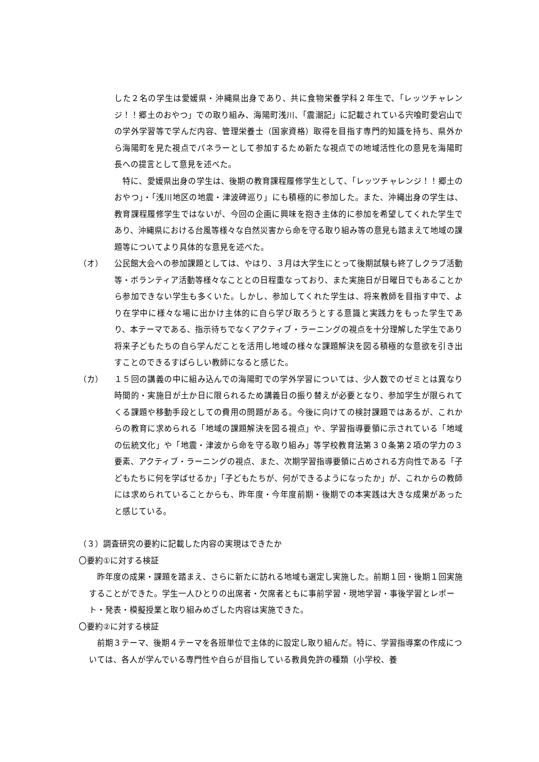した２名の学生は愛媛県・沖縄県出身であり、共に食物栄養学科２年生で、「レッツチャレンジ！！郷土のおやつ」での取り組み、海陽町浅川、「震潮記」に記載されている宍喰町愛宕山での学外学習等で学んだ内容、管理栄養士（国家資格）取得を目指す専門的知識を持ち、県外から海陽町を見た視点でパネラーとして参加するため新たな視点での地域活性化の意見を海陽町長への提言として意見を述べた。
　特に、愛媛県出身の学生は、後期の教育課程履修学生として、「レッツチャレンジ！！郷土のおやつ」・「浅川地区の地震・津波碑巡り」にも積極的に参加した。また、沖縄出身の学生は、教育課程履修学生ではないが、今回の企画に興味を抱き主体的に参加を希望してくれた学生であり、沖縄県における台風等様々な自然災害から命を守る取り組み等の意見も踏まえて地域の課題等についてより具体的な意見を述べた。
（オ） 公民館大会への参加課題としては、やはり、３月は大学生にとって後期試験も終了しクラブ活動等・ボランティア活動等様々なこととの日程重なっており、また実施日が日曜日でもあることから参加できない学生も多くいた。しかし、参加してくれた学生は、将来教師を目指す中で、より在学中に様々な場に出かけ主体的に自ら学び取ろうとする意識と実践力をもった学生であり、本テーマである、指示待ちでなくアクティブ・ラーニングの視点を十分理解した学生であり将来子どもたちの自ら学んだことを活用し地域の様々な課題解決を図る積極的な意欲を引き出すことのできるすばらしい教師になると感じた。
（カ） １５回の講義の中に組み込んでの海陽町での学外学習については、少人数でのゼミとは異なり時間的・実施日が土か日に限られるため講義日の振り替えが必要となり、参加学生が限られてくる課題や移動手段としての費用の問題がある。今後に向けての検討課題ではあるが、これからの教育に求められる「地域の課題解決を図る視点」や、学習指導要領に示されている「地域の伝統文化」や「地震・津波から命を守る取り組み」等学校教育法第３０条第２項の学力の３要素、アクティブ・ラーニングの視点、また、次期学習指導要領に占めされる方向性である「子どもたちに何を学ばせるか」「子どもたちが、何ができるようになったか」が、これからの教師には求められていることからも、昨年度・今年度前期・後期での本実践は大きな成果があったと感じている。
（３）調査研究の要約に記載した内容の実現はできたか
〇要約①に対する検証
　昨年度の成果・課題を踏まえ、さらに新たに訪れる地域も選定し実施した。前期１回・後期１回実施することができた。学生一人ひとりの出席者・欠席者ともに事前学習・現地学習・事後学習とレポート・発表・模擬授業と取り組みめざした内容は実施できた。
〇要約②に対する検証
　前期３テーマ、後期４テーマを各班単位で主体的に設定し取り組んだ。特に、学習指導案の作成については、各人が学んでいる専門性や自らが目指している教員免許の種類（小学校、養